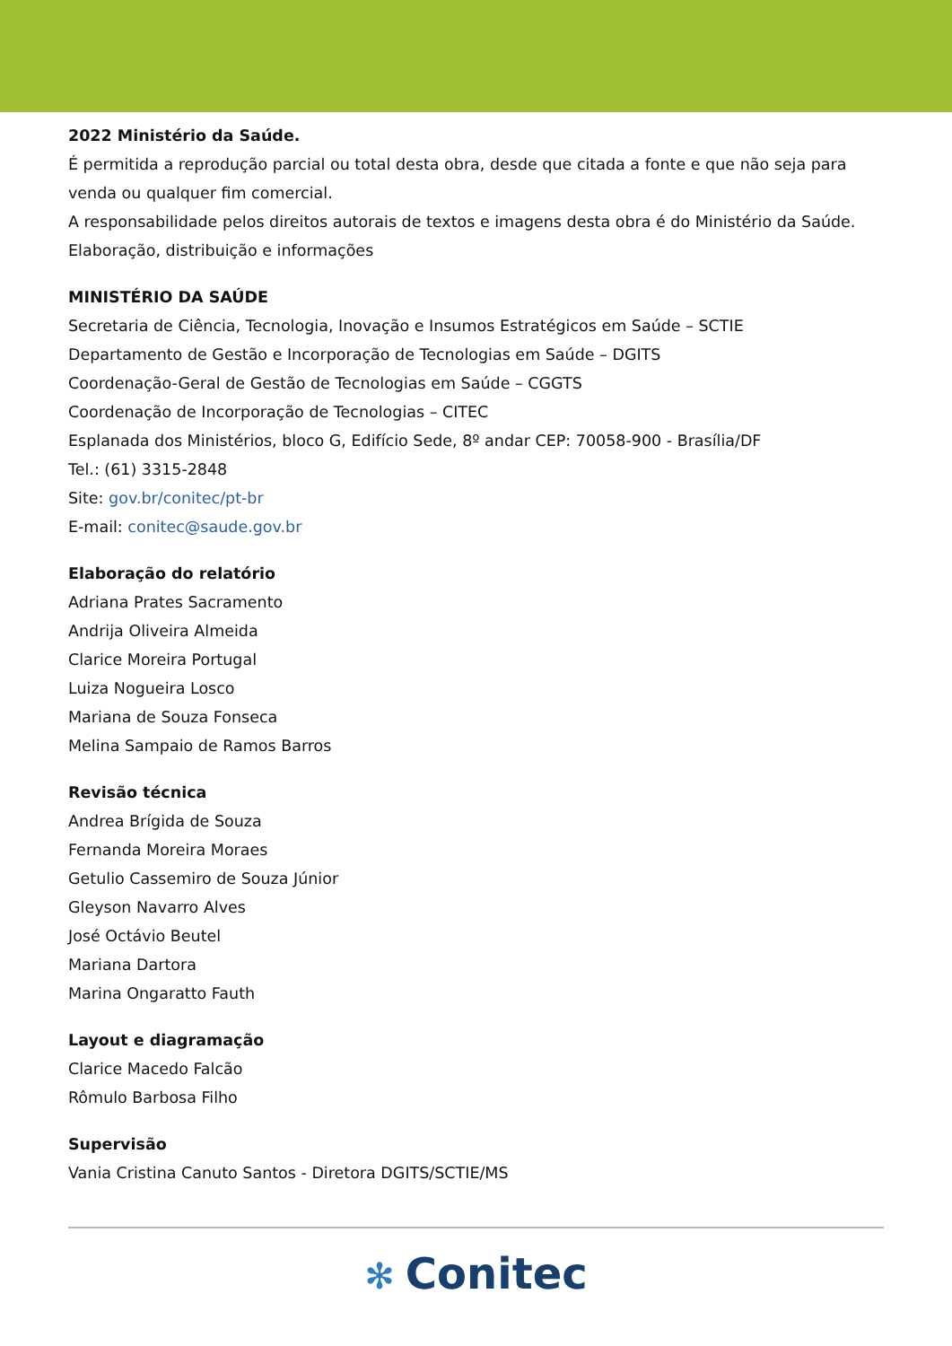2022 Ministério da Saúde.
É permitida a reprodução parcial ou total desta obra, desde que citada a fonte e que não seja para venda ou qualquer fim comercial.
A responsabilidade pelos direitos autorais de textos e imagens desta obra é do Ministério da Saúde.
Elaboração, distribuição e informações
MINISTÉRIO DA SAÚDE
Secretaria de Ciência, Tecnologia, Inovação e Insumos Estratégicos em Saúde – SCTIE
Departamento de Gestão e Incorporação de Tecnologias em Saúde – DGITS
Coordenação-Geral de Gestão de Tecnologias em Saúde – CGGTS
Coordenação de Incorporação de Tecnologias – CITEC
Esplanada dos Ministérios, bloco G, Edifício Sede, 8º andar CEP: 70058-900 - Brasília/DF
Tel.: (61) 3315-2848
Site: gov.br/conitec/pt-br
E-mail: conitec@saude.gov.br
Elaboração do relatório
Adriana Prates Sacramento
Andrija Oliveira Almeida
Clarice Moreira Portugal
Luiza Nogueira Losco
Mariana de Souza Fonseca
Melina Sampaio de Ramos Barros
Revisão técnica
Andrea Brígida de Souza
Fernanda Moreira Moraes
Getulio Cassemiro de Souza Júnior
Gleyson Navarro Alves
José Octávio Beutel
Mariana Dartora
Marina Ongaratto Fauth
Layout e diagramação
Clarice Macedo Falcão
Rômulo Barbosa Filho
Supervisão
Vania Cristina Canuto Santos - Diretora DGITS/SCTIE/MS
✻ Conitec